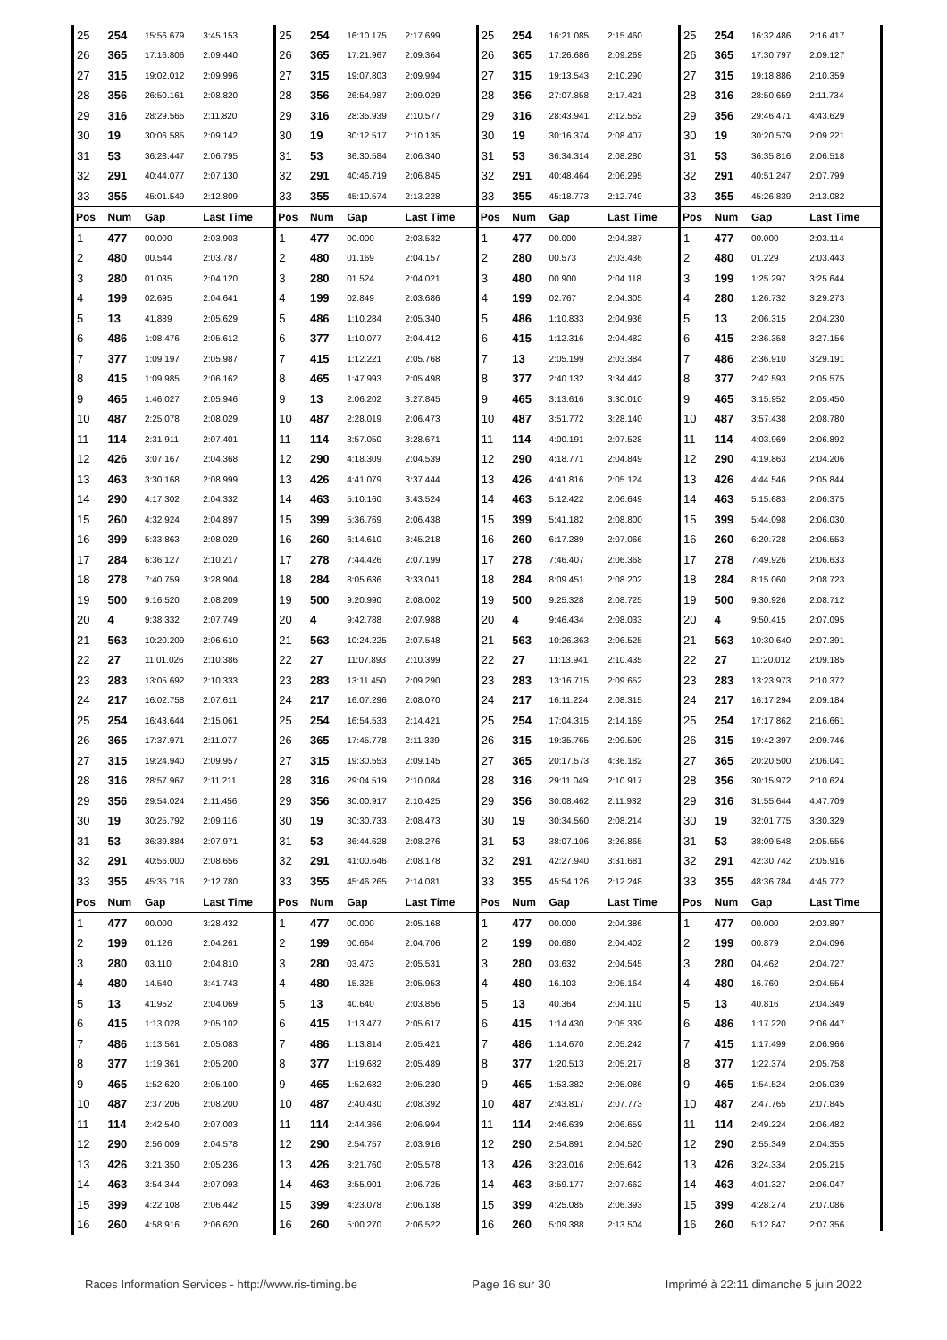| 25 | 254 | 15:56.679 | 3:45.153 | 25 | 254 | 16:10.175 | 2:17.699 | 25 | 254 | 16:21.085 | 2:15.460 | 25 | 254 | 16:32.486 | 2:16.417 |
| 26 | 365 | 17:16.806 | 2:09.440 | 26 | 365 | 17:21.967 | 2:09.364 | 26 | 365 | 17:26.686 | 2:09.269 | 26 | 365 | 17:30.797 | 2:09.127 |
| 27 | 315 | 19:02.012 | 2:09.996 | 27 | 315 | 19:07.803 | 2:09.994 | 27 | 315 | 19:13.543 | 2:10.290 | 27 | 315 | 19:18.886 | 2:10.359 |
| 28 | 356 | 26:50.161 | 2:08.820 | 28 | 356 | 26:54.987 | 2:09.029 | 28 | 356 | 27:07.858 | 2:17.421 | 28 | 316 | 28:50.659 | 2:11.734 |
| 29 | 316 | 28:29.565 | 2:11.820 | 29 | 316 | 28:35.939 | 2:10.577 | 29 | 316 | 28:43.941 | 2:12.552 | 29 | 356 | 29:46.471 | 4:43.629 |
| 30 | 19 | 30:06.585 | 2:09.142 | 30 | 19 | 30:12.517 | 2:10.135 | 30 | 19 | 30:16.374 | 2:08.407 | 30 | 19 | 30:20.579 | 2:09.221 |
| 31 | 53 | 36:28.447 | 2:06.795 | 31 | 53 | 36:30.584 | 2:06.340 | 31 | 53 | 36:34.314 | 2:08.280 | 31 | 53 | 36:35.816 | 2:06.518 |
| 32 | 291 | 40:44.077 | 2:07.130 | 32 | 291 | 40:46.719 | 2:06.845 | 32 | 291 | 40:48.464 | 2:06.295 | 32 | 291 | 40:51.247 | 2:07.799 |
| 33 | 355 | 45:01.549 | 2:12.809 | 33 | 355 | 45:10.574 | 2:13.228 | 33 | 355 | 45:18.773 | 2:12.749 | 33 | 355 | 45:26.839 | 2:13.082 |
| Pos | Num | Gap | Last Time | Pos | Num | Gap | Last Time | Pos | Num | Gap | Last Time | Pos | Num | Gap | Last Time |
| 1 | 477 | 00.000 | 2:03.903 | 1 | 477 | 00.000 | 2:03.532 | 1 | 477 | 00.000 | 2:04.387 | 1 | 477 | 00.000 | 2:03.114 |
| 2 | 480 | 00.544 | 2:03.787 | 2 | 480 | 01.169 | 2:04.157 | 2 | 280 | 00.573 | 2:03.436 | 2 | 480 | 01.229 | 2:03.443 |
| 3 | 280 | 01.035 | 2:04.120 | 3 | 280 | 01.524 | 2:04.021 | 3 | 480 | 00.900 | 2:04.118 | 3 | 199 | 1:25.297 | 3:25.644 |
| 4 | 199 | 02.695 | 2:04.641 | 4 | 199 | 02.849 | 2:03.686 | 4 | 199 | 02.767 | 2:04.305 | 4 | 280 | 1:26.732 | 3:29.273 |
| 5 | 13 | 41.889 | 2:05.629 | 5 | 486 | 1:10.284 | 2:05.340 | 5 | 486 | 1:10.833 | 2:04.936 | 5 | 13 | 2:06.315 | 2:04.230 |
| 6 | 486 | 1:08.476 | 2:05.612 | 6 | 377 | 1:10.077 | 2:04.412 | 6 | 415 | 1:12.316 | 2:04.482 | 6 | 415 | 2:36.358 | 3:27.156 |
| 7 | 377 | 1:09.197 | 2:05.987 | 7 | 415 | 1:12.221 | 2:05.768 | 7 | 13 | 2:05.199 | 2:03.384 | 7 | 486 | 2:36.910 | 3:29.191 |
| 8 | 415 | 1:09.985 | 2:06.162 | 8 | 465 | 1:47.993 | 2:05.498 | 8 | 377 | 2:40.132 | 3:34.442 | 8 | 377 | 2:42.593 | 2:05.575 |
| 9 | 465 | 1:46.027 | 2:05.946 | 9 | 13 | 2:06.202 | 3:27.845 | 9 | 465 | 3:13.616 | 3:30.010 | 9 | 465 | 3:15.952 | 2:05.450 |
| 10 | 487 | 2:25.078 | 2:08.029 | 10 | 487 | 2:28.019 | 2:06.473 | 10 | 487 | 3:51.772 | 3:28.140 | 10 | 487 | 3:57.438 | 2:08.780 |
| 11 | 114 | 2:31.911 | 2:07.401 | 11 | 114 | 3:57.050 | 3:28.671 | 11 | 114 | 4:00.191 | 2:07.528 | 11 | 114 | 4:03.969 | 2:06.892 |
| 12 | 426 | 3:07.167 | 2:04.368 | 12 | 290 | 4:18.309 | 2:04.539 | 12 | 290 | 4:18.771 | 2:04.849 | 12 | 290 | 4:19.863 | 2:04.206 |
| 13 | 463 | 3:30.168 | 2:08.999 | 13 | 426 | 4:41.079 | 3:37.444 | 13 | 426 | 4:41.816 | 2:05.124 | 13 | 426 | 4:44.546 | 2:05.844 |
| 14 | 290 | 4:17.302 | 2:04.332 | 14 | 463 | 5:10.160 | 3:43.524 | 14 | 463 | 5:12.422 | 2:06.649 | 14 | 463 | 5:15.683 | 2:06.375 |
| 15 | 260 | 4:32.924 | 2:04.897 | 15 | 399 | 5:36.769 | 2:06.438 | 15 | 399 | 5:41.182 | 2:08.800 | 15 | 399 | 5:44.098 | 2:06.030 |
| 16 | 399 | 5:33.863 | 2:08.029 | 16 | 260 | 6:14.610 | 3:45.218 | 16 | 260 | 6:17.289 | 2:07.066 | 16 | 260 | 6:20.728 | 2:06.553 |
| 17 | 284 | 6:36.127 | 2:10.217 | 17 | 278 | 7:44.426 | 2:07.199 | 17 | 278 | 7:46.407 | 2:06.368 | 17 | 278 | 7:49.926 | 2:06.633 |
| 18 | 278 | 7:40.759 | 3:28.904 | 18 | 284 | 8:05.636 | 3:33.041 | 18 | 284 | 8:09.451 | 2:08.202 | 18 | 284 | 8:15.060 | 2:08.723 |
| 19 | 500 | 9:16.520 | 2:08.209 | 19 | 500 | 9:20.990 | 2:08.002 | 19 | 500 | 9:25.328 | 2:08.725 | 19 | 500 | 9:30.926 | 2:08.712 |
| 20 | 4 | 9:38.332 | 2:07.749 | 20 | 4 | 9:42.788 | 2:07.988 | 20 | 4 | 9:46.434 | 2:08.033 | 20 | 4 | 9:50.415 | 2:07.095 |
| 21 | 563 | 10:20.209 | 2:06.610 | 21 | 563 | 10:24.225 | 2:07.548 | 21 | 563 | 10:26.363 | 2:06.525 | 21 | 563 | 10:30.640 | 2:07.391 |
| 22 | 27 | 11:01.026 | 2:10.386 | 22 | 27 | 11:07.893 | 2:10.399 | 22 | 27 | 11:13.941 | 2:10.435 | 22 | 27 | 11:20.012 | 2:09.185 |
| 23 | 283 | 13:05.692 | 2:10.333 | 23 | 283 | 13:11.450 | 2:09.290 | 23 | 283 | 13:16.715 | 2:09.652 | 23 | 283 | 13:23.973 | 2:10.372 |
| 24 | 217 | 16:02.758 | 2:07.611 | 24 | 217 | 16:07.296 | 2:08.070 | 24 | 217 | 16:11.224 | 2:08.315 | 24 | 217 | 16:17.294 | 2:09.184 |
| 25 | 254 | 16:43.644 | 2:15.061 | 25 | 254 | 16:54.533 | 2:14.421 | 25 | 254 | 17:04.315 | 2:14.169 | 25 | 254 | 17:17.862 | 2:16.661 |
| 26 | 365 | 17:37.971 | 2:11.077 | 26 | 365 | 17:45.778 | 2:11.339 | 26 | 315 | 19:35.765 | 2:09.599 | 26 | 315 | 19:42.397 | 2:09.746 |
| 27 | 315 | 19:24.940 | 2:09.957 | 27 | 315 | 19:30.553 | 2:09.145 | 27 | 365 | 20:17.573 | 4:36.182 | 27 | 365 | 20:20.500 | 2:06.041 |
| 28 | 316 | 28:57.967 | 2:11.211 | 28 | 316 | 29:04.519 | 2:10.084 | 28 | 316 | 29:11.049 | 2:10.917 | 28 | 356 | 30:15.972 | 2:10.624 |
| 29 | 356 | 29:54.024 | 2:11.456 | 29 | 356 | 30:00.917 | 2:10.425 | 29 | 356 | 30:08.462 | 2:11.932 | 29 | 316 | 31:55.644 | 4:47.709 |
| 30 | 19 | 30:25.792 | 2:09.116 | 30 | 19 | 30:30.733 | 2:08.473 | 30 | 19 | 30:34.560 | 2:08.214 | 30 | 19 | 32:01.775 | 3:30.329 |
| 31 | 53 | 36:39.884 | 2:07.971 | 31 | 53 | 36:44.628 | 2:08.276 | 31 | 53 | 38:07.106 | 3:26.865 | 31 | 53 | 38:09.548 | 2:05.556 |
| 32 | 291 | 40:56.000 | 2:08.656 | 32 | 291 | 41:00.646 | 2:08.178 | 32 | 291 | 42:27.940 | 3:31.681 | 32 | 291 | 42:30.742 | 2:05.916 |
| 33 | 355 | 45:35.716 | 2:12.780 | 33 | 355 | 45:46.265 | 2:14.081 | 33 | 355 | 45:54.126 | 2:12.248 | 33 | 355 | 48:36.784 | 4:45.772 |
| Pos | Num | Gap | Last Time | Pos | Num | Gap | Last Time | Pos | Num | Gap | Last Time | Pos | Num | Gap | Last Time |
| 1 | 477 | 00.000 | 3:28.432 | 1 | 477 | 00.000 | 2:05.168 | 1 | 477 | 00.000 | 2:04.386 | 1 | 477 | 00.000 | 2:03.897 |
| 2 | 199 | 01.126 | 2:04.261 | 2 | 199 | 00.664 | 2:04.706 | 2 | 199 | 00.680 | 2:04.402 | 2 | 199 | 00.879 | 2:04.096 |
| 3 | 280 | 03.110 | 2:04.810 | 3 | 280 | 03.473 | 2:05.531 | 3 | 280 | 03.632 | 2:04.545 | 3 | 280 | 04.462 | 2:04.727 |
| 4 | 480 | 14.540 | 3:41.743 | 4 | 480 | 15.325 | 2:05.953 | 4 | 480 | 16.103 | 2:05.164 | 4 | 480 | 16.760 | 2:04.554 |
| 5 | 13 | 41.952 | 2:04.069 | 5 | 13 | 40.640 | 2:03.856 | 5 | 13 | 40.364 | 2:04.110 | 5 | 13 | 40.816 | 2:04.349 |
| 6 | 415 | 1:13.028 | 2:05.102 | 6 | 415 | 1:13.477 | 2:05.617 | 6 | 415 | 1:14.430 | 2:05.339 | 6 | 486 | 1:17.220 | 2:06.447 |
| 7 | 486 | 1:13.561 | 2:05.083 | 7 | 486 | 1:13.814 | 2:05.421 | 7 | 486 | 1:14.670 | 2:05.242 | 7 | 415 | 1:17.499 | 2:06.966 |
| 8 | 377 | 1:19.361 | 2:05.200 | 8 | 377 | 1:19.682 | 2:05.489 | 8 | 377 | 1:20.513 | 2:05.217 | 8 | 377 | 1:22.374 | 2:05.758 |
| 9 | 465 | 1:52.620 | 2:05.100 | 9 | 465 | 1:52.682 | 2:05.230 | 9 | 465 | 1:53.382 | 2:05.086 | 9 | 465 | 1:54.524 | 2:05.039 |
| 10 | 487 | 2:37.206 | 2:08.200 | 10 | 487 | 2:40.430 | 2:08.392 | 10 | 487 | 2:43.817 | 2:07.773 | 10 | 487 | 2:47.765 | 2:07.845 |
| 11 | 114 | 2:42.540 | 2:07.003 | 11 | 114 | 2:44.366 | 2:06.994 | 11 | 114 | 2:46.639 | 2:06.659 | 11 | 114 | 2:49.224 | 2:06.482 |
| 12 | 290 | 2:56.009 | 2:04.578 | 12 | 290 | 2:54.757 | 2:03.916 | 12 | 290 | 2:54.891 | 2:04.520 | 12 | 290 | 2:55.349 | 2:04.355 |
| 13 | 426 | 3:21.350 | 2:05.236 | 13 | 426 | 3:21.760 | 2:05.578 | 13 | 426 | 3:23.016 | 2:05.642 | 13 | 426 | 3:24.334 | 2:05.215 |
| 14 | 463 | 3:54.344 | 2:07.093 | 14 | 463 | 3:55.901 | 2:06.725 | 14 | 463 | 3:59.177 | 2:07.662 | 14 | 463 | 4:01.327 | 2:06.047 |
| 15 | 399 | 4:22.108 | 2:06.442 | 15 | 399 | 4:23.078 | 2:06.138 | 15 | 399 | 4:25.085 | 2:06.393 | 15 | 399 | 4:28.274 | 2:07.086 |
| 16 | 260 | 4:58.916 | 2:06.620 | 16 | 260 | 5:00.270 | 2:06.522 | 16 | 260 | 5:09.388 | 2:13.504 | 16 | 260 | 5:12.847 | 2:07.356 |
Races Information Services - http://www.ris-timing.be Page 16 sur 30 Imprimé à 22:11 dimanche 5 juin 2022